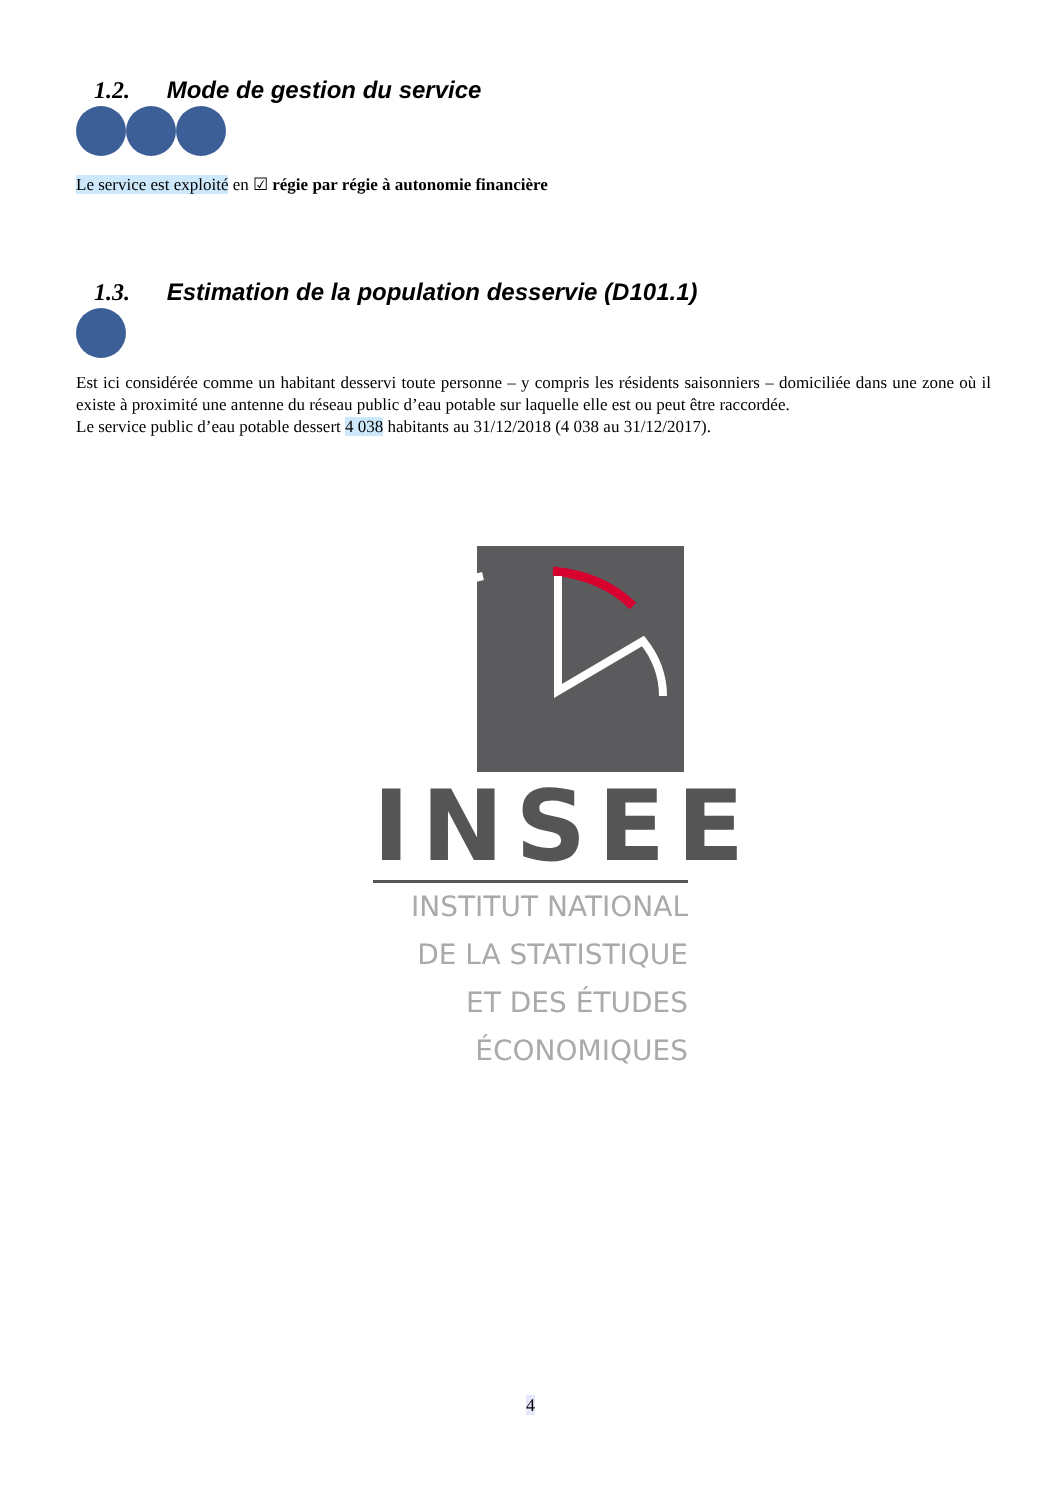1.2. Mode de gestion du service
Le service est exploité en ☑ régie par régie à autonomie financière
1.3. Estimation de la population desservie (D101.1)
Est ici considérée comme un habitant desservi toute personne – y compris les résidents saisonniers – domiciliée dans une zone où il existe à proximité une antenne du réseau public d’eau potable sur laquelle elle est ou peut être raccordée.
Le service public d’eau potable dessert 4 038 habitants au 31/12/2018 (4 038 au 31/12/2017).
INSEE
INSTITUT NATIONAL
DE LA STATISTIQUE
ET DES ÉTUDES
ÉCONOMIQUES
4